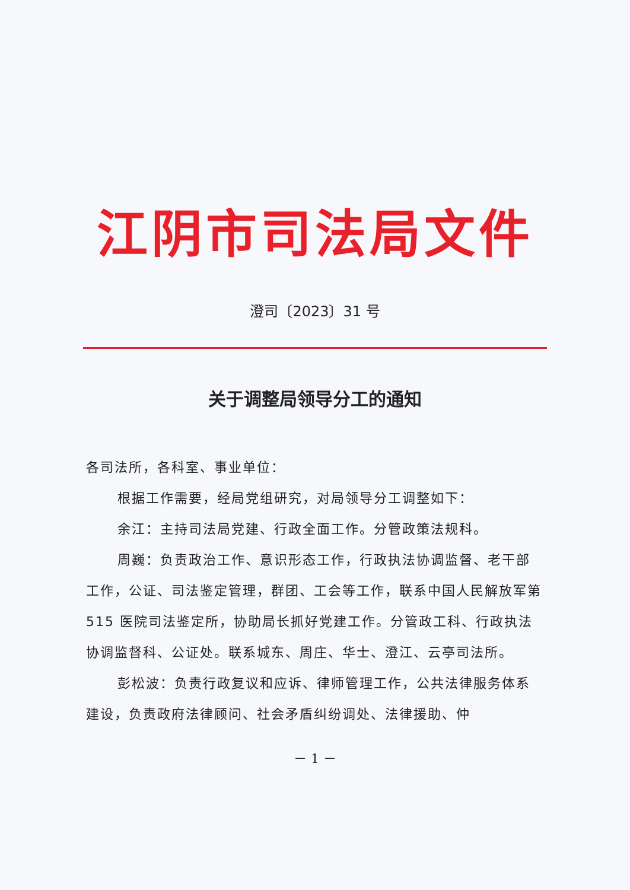江阴市司法局文件
澄司〔2023〕31 号
关于调整局领导分工的通知
各司法所，各科室、事业单位：
根据工作需要，经局党组研究，对局领导分工调整如下：
余江：主持司法局党建、行政全面工作。分管政策法规科。
周巍：负责政治工作、意识形态工作，行政执法协调监督、老干部工作，公证、司法鉴定管理，群团、工会等工作，联系中国人民解放军第 515 医院司法鉴定所，协助局长抓好党建工作。分管政工科、行政执法协调监督科、公证处。联系城东、周庄、华士、澄江、云亭司法所。
彭松波：负责行政复议和应诉、律师管理工作，公共法律服务体系建设，负责政府法律顾问、社会矛盾纠纷调处、法律援助、仲
－ 1 －